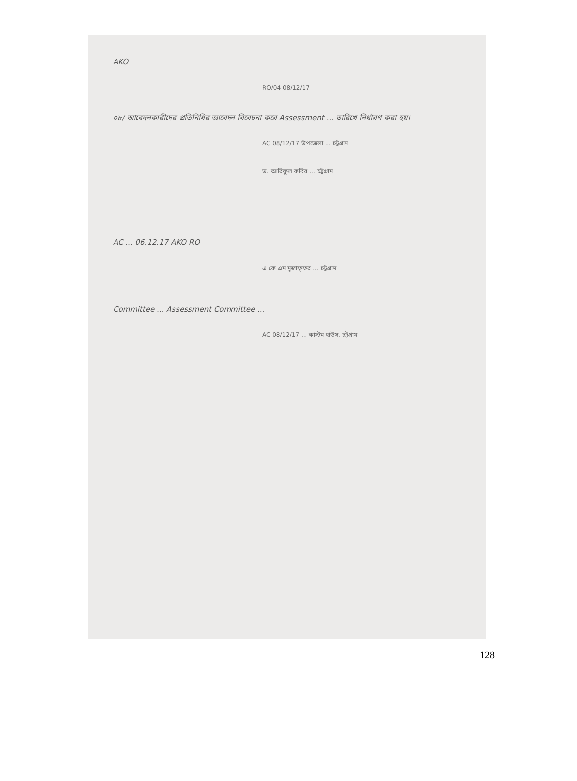AKO
RO/04 08/12/17
০৮/ আবেদনকারীদের প্রতিনিধির আবেদন বিবেচনা করে Assessment ... তারিখে নির্ধারণ করা হয়।
AC 08/12/17 উপজেলা ... চট্টগ্রাম
ড. আরিফুল কবির ... চট্টগ্রাম
AC ... 06.12.17 AKO RO
এ কে এম মুজাফ্ফর ... চট্টগ্রাম
Committee ... Assessment Committee ...
AC 08/12/17 ... কাস্টম হাউস, চট্টগ্রাম
128